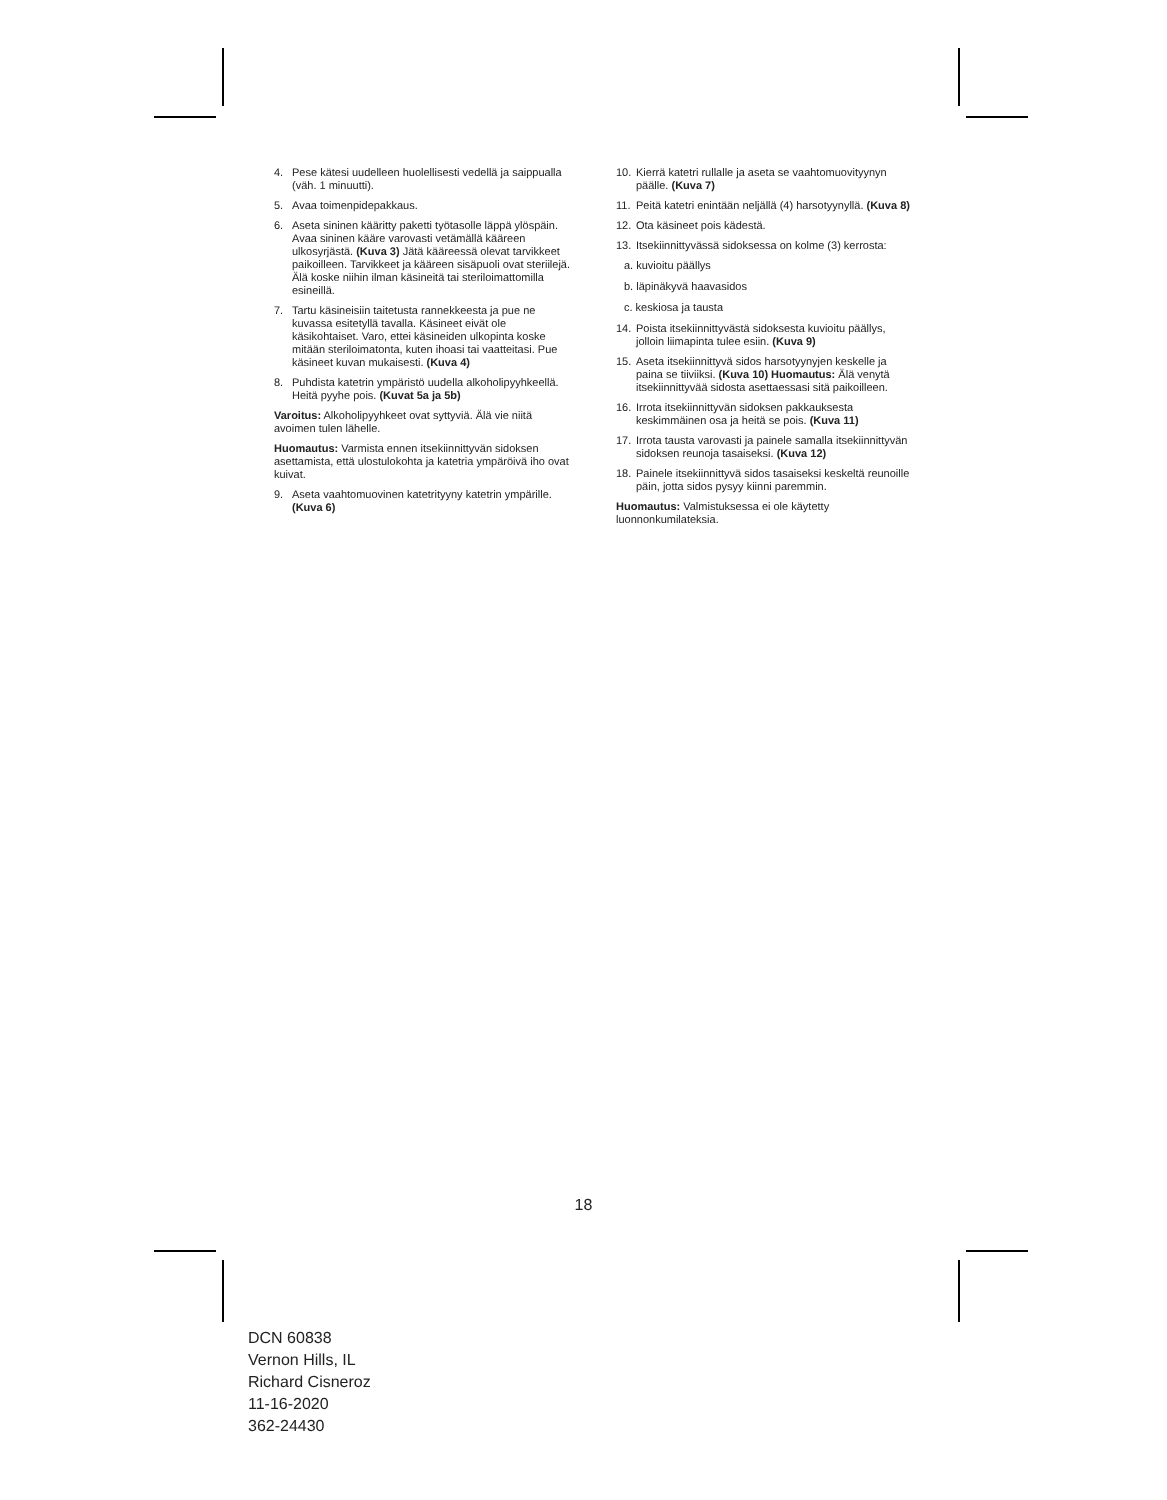4. Pese kätesi uudelleen huolellisesti vedellä ja saippualla (väh. 1 minuutti).
5. Avaa toimenpidepakkaus.
6. Aseta sininen kääritty paketti työtasolle läppä ylöspäin. Avaa sininen kääre varovasti vetämällä kääreen ulkosyrjästä. (Kuva 3) Jätä kääreessä olevat tarvikkeet paikoilleen. Tarvikkeet ja kääreen sisäpuoli ovat steriilejä. Älä koske niihin ilman käsineitä tai steriloimattomilla esineillä.
7. Tartu käsineisiin taitetusta rannekkeesta ja pue ne kuvassa esitetyllä tavalla. Käsineet eivät ole käsikohtaiset. Varo, ettei käsineiden ulkopinta koske mitään steriloimatonta, kuten ihoasi tai vaatteitasi. Pue käsineet kuvan mukaisesti. (Kuva 4)
8. Puhdista katetrin ympäristö uudella alkoholipyyhkeellä. Heitä pyyhe pois. (Kuvat 5a ja 5b)
Varoitus: Alkoholipyyhkeet ovat syttyviä. Älä vie niitä avoimen tulen lähelle.
Huomautus: Varmista ennen itsekiinnittyvän sidoksen asettamista, että ulostulokohta ja katetria ympäröivä iho ovat kuivat.
9. Aseta vaahtomuovinen katetrityyny katetrin ympärille. (Kuva 6)
10. Kierrä katetri rullalle ja aseta se vaahtomuovityynyn päälle. (Kuva 7)
11. Peitä katetri enintään neljällä (4) harsotyynyllä. (Kuva 8)
12. Ota käsineet pois kädestä.
13. Itsekiinnittyvässä sidoksessa on kolme (3) kerrosta:
a. kuvioitu päällys
b. läpinäkyvä haavasidos
c. keskiosa ja tausta
14. Poista itsekiinnittyvästä sidoksesta kuvioitu päällys, jolloin liimapinta tulee esiin. (Kuva 9)
15. Aseta itsekiinnittyvä sidos harsotyynyjen keskelle ja paina se tiiviiksi. (Kuva 10) Huomautus: Älä venytä itsekiinnittyvää sidosta asettaessasi sitä paikoilleen.
16. Irrota itsekiinnittyvän sidoksen pakkauksesta keskimmäinen osa ja heitä se pois. (Kuva 11)
17. Irrota tausta varovasti ja painele samalla itsekiinnittyvän sidoksen reunoja tasaiseksi. (Kuva 12)
18. Painele itsekiinnittyvä sidos tasaiseksi keskeltä reunoille päin, jotta sidos pysyy kiinni paremmin.
Huomautus: Valmistuksessa ei ole käytetty luonnonkumilateksia.
18
DCN 60838
Vernon Hills, IL
Richard Cisneroz
11-16-2020
362-24430